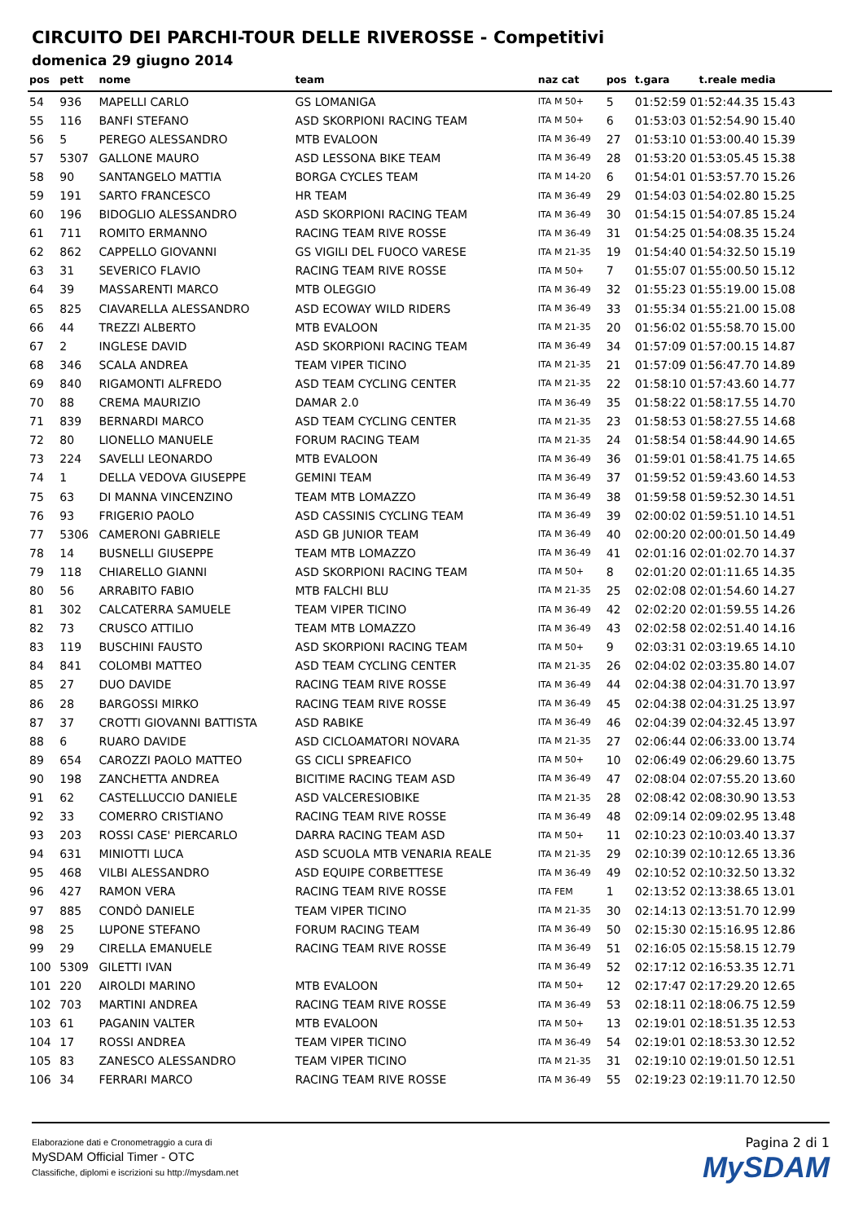CIRCUITO DEI PARCHI-TOUR DELLE RIVEROSSE - Competitivi
domenica 29 giugno 2014
| pos | pett | nome | team | naz cat | pos | t.gara | t.reale media |
| --- | --- | --- | --- | --- | --- | --- | --- |
| 54 | 936 | MAPELLI CARLO | GS LOMANIGA | ITA M 50+ | 5 | 01:52:59 01:52:44.35 15.43 | |
| 55 | 116 | BANFI STEFANO | ASD SKORPIONI RACING TEAM | ITA M 50+ | 6 | 01:53:03 01:52:54.90 15.40 | |
| 56 | 5 | PEREGO ALESSANDRO | MTB EVALOON | ITA M 36-49 | 27 | 01:53:10 01:53:00.40 15.39 | |
| 57 | 5307 | GALLONE MAURO | ASD LESSONA BIKE TEAM | ITA M 36-49 | 28 | 01:53:20 01:53:05.45 15.38 | |
| 58 | 90 | SANTANGELO MATTIA | BORGA CYCLES TEAM | ITA M 14-20 | 6 | 01:54:01 01:53:57.70 15.26 | |
| 59 | 191 | SARTO FRANCESCO | HR TEAM | ITA M 36-49 | 29 | 01:54:03 01:54:02.80 15.25 | |
| 60 | 196 | BIDOGLIO ALESSANDRO | ASD SKORPIONI RACING TEAM | ITA M 36-49 | 30 | 01:54:15 01:54:07.85 15.24 | |
| 61 | 711 | ROMITO ERMANNO | RACING TEAM RIVE ROSSE | ITA M 36-49 | 31 | 01:54:25 01:54:08.35 15.24 | |
| 62 | 862 | CAPPELLO GIOVANNI | GS VIGILI DEL FUOCO VARESE | ITA M 21-35 | 19 | 01:54:40 01:54:32.50 15.19 | |
| 63 | 31 | SEVERICO FLAVIO | RACING TEAM RIVE ROSSE | ITA M 50+ | 7 | 01:55:07 01:55:00.50 15.12 | |
| 64 | 39 | MASSARENTI MARCO | MTB OLEGGIO | ITA M 36-49 | 32 | 01:55:23 01:55:19.00 15.08 | |
| 65 | 825 | CIAVARELLA ALESSANDRO | ASD ECOWAY WILD RIDERS | ITA M 36-49 | 33 | 01:55:34 01:55:21.00 15.08 | |
| 66 | 44 | TREZZI ALBERTO | MTB EVALOON | ITA M 21-35 | 20 | 01:56:02 01:55:58.70 15.00 | |
| 67 | 2 | INGLESE DAVID | ASD SKORPIONI RACING TEAM | ITA M 36-49 | 34 | 01:57:09 01:57:00.15 14.87 | |
| 68 | 346 | SCALA ANDREA | TEAM VIPER TICINO | ITA M 21-35 | 21 | 01:57:09 01:56:47.70 14.89 | |
| 69 | 840 | RIGAMONTI ALFREDO | ASD TEAM CYCLING CENTER | ITA M 21-35 | 22 | 01:58:10 01:57:43.60 14.77 | |
| 70 | 88 | CREMA MAURIZIO | DAMAR 2.0 | ITA M 36-49 | 35 | 01:58:22 01:58:17.55 14.70 | |
| 71 | 839 | BERNARDI MARCO | ASD TEAM CYCLING CENTER | ITA M 21-35 | 23 | 01:58:53 01:58:27.55 14.68 | |
| 72 | 80 | LIONELLO MANUELE | FORUM RACING TEAM | ITA M 21-35 | 24 | 01:58:54 01:58:44.90 14.65 | |
| 73 | 224 | SAVELLI LEONARDO | MTB EVALOON | ITA M 36-49 | 36 | 01:59:01 01:58:41.75 14.65 | |
| 74 | 1 | DELLA VEDOVA GIUSEPPE | GEMINI TEAM | ITA M 36-49 | 37 | 01:59:52 01:59:43.60 14.53 | |
| 75 | 63 | DI MANNA VINCENZINO | TEAM MTB LOMAZZO | ITA M 36-49 | 38 | 01:59:58 01:59:52.30 14.51 | |
| 76 | 93 | FRIGERIO PAOLO | ASD CASSINIS CYCLING TEAM | ITA M 36-49 | 39 | 02:00:02 01:59:51.10 14.51 | |
| 77 | 5306 | CAMERONI GABRIELE | ASD GB JUNIOR TEAM | ITA M 36-49 | 40 | 02:00:20 02:00:01.50 14.49 | |
| 78 | 14 | BUSNELLI GIUSEPPE | TEAM MTB LOMAZZO | ITA M 36-49 | 41 | 02:01:16 02:01:02.70 14.37 | |
| 79 | 118 | CHIARELLO GIANNI | ASD SKORPIONI RACING TEAM | ITA M 50+ | 8 | 02:01:20 02:01:11.65 14.35 | |
| 80 | 56 | ARRABITO FABIO | MTB FALCHI BLU | ITA M 21-35 | 25 | 02:02:08 02:01:54.60 14.27 | |
| 81 | 302 | CALCATERRA SAMUELE | TEAM VIPER TICINO | ITA M 36-49 | 42 | 02:02:20 02:01:59.55 14.26 | |
| 82 | 73 | CRUSCO ATTILIO | TEAM MTB LOMAZZO | ITA M 36-49 | 43 | 02:02:58 02:02:51.40 14.16 | |
| 83 | 119 | BUSCHINI FAUSTO | ASD SKORPIONI RACING TEAM | ITA M 50+ | 9 | 02:03:31 02:03:19.65 14.10 | |
| 84 | 841 | COLOMBI MATTEO | ASD TEAM CYCLING CENTER | ITA M 21-35 | 26 | 02:04:02 02:03:35.80 14.07 | |
| 85 | 27 | DUO DAVIDE | RACING TEAM RIVE ROSSE | ITA M 36-49 | 44 | 02:04:38 02:04:31.70 13.97 | |
| 86 | 28 | BARGOSSI MIRKO | RACING TEAM RIVE ROSSE | ITA M 36-49 | 45 | 02:04:38 02:04:31.25 13.97 | |
| 87 | 37 | CROTTI GIOVANNI BATTISTA | ASD RABIKE | ITA M 36-49 | 46 | 02:04:39 02:04:32.45 13.97 | |
| 88 | 6 | RUARO DAVIDE | ASD CICLOAMATORI NOVARA | ITA M 21-35 | 27 | 02:06:44 02:06:33.00 13.74 | |
| 89 | 654 | CAROZZI PAOLO MATTEO | GS CICLI SPREAFICO | ITA M 50+ | 10 | 02:06:49 02:06:29.60 13.75 | |
| 90 | 198 | ZANCHETTA ANDREA | BICITIME RACING TEAM ASD | ITA M 36-49 | 47 | 02:08:04 02:07:55.20 13.60 | |
| 91 | 62 | CASTELLUCCIO DANIELE | ASD VALCERESIOBIKE | ITA M 21-35 | 28 | 02:08:42 02:08:30.90 13.53 | |
| 92 | 33 | COMERRO CRISTIANO | RACING TEAM RIVE ROSSE | ITA M 36-49 | 48 | 02:09:14 02:09:02.95 13.48 | |
| 93 | 203 | ROSSI CASE' PIERCARLO | DARRA RACING TEAM ASD | ITA M 50+ | 11 | 02:10:23 02:10:03.40 13.37 | |
| 94 | 631 | MINIOTTI LUCA | ASD SCUOLA MTB VENARIA REALE | ITA M 21-35 | 29 | 02:10:39 02:10:12.65 13.36 | |
| 95 | 468 | VILBI ALESSANDRO | ASD EQUIPE CORBETTESE | ITA M 36-49 | 49 | 02:10:52 02:10:32.50 13.32 | |
| 96 | 427 | RAMON VERA | RACING TEAM RIVE ROSSE | ITA FEM | 1 | 02:13:52 02:13:38.65 13.01 | |
| 97 | 885 | CONDÒ DANIELE | TEAM VIPER TICINO | ITA M 21-35 | 30 | 02:14:13 02:13:51.70 12.99 | |
| 98 | 25 | LUPONE STEFANO | FORUM RACING TEAM | ITA M 36-49 | 50 | 02:15:30 02:15:16.95 12.86 | |
| 99 | 29 | CIRELLA EMANUELE | RACING TEAM RIVE ROSSE | ITA M 36-49 | 51 | 02:16:05 02:15:58.15 12.79 | |
| 100 | 5309 | GILETTI IVAN | | ITA M 36-49 | 52 | 02:17:12 02:16:53.35 12.71 | |
| 101 | 220 | AIROLDI MARINO | MTB EVALOON | ITA M 50+ | 12 | 02:17:47 02:17:29.20 12.65 | |
| 102 | 703 | MARTINI ANDREA | RACING TEAM RIVE ROSSE | ITA M 36-49 | 53 | 02:18:11 02:18:06.75 12.59 | |
| 103 | 61 | PAGANIN VALTER | MTB EVALOON | ITA M 50+ | 13 | 02:19:01 02:18:51.35 12.53 | |
| 104 | 17 | ROSSI ANDREA | TEAM VIPER TICINO | ITA M 36-49 | 54 | 02:19:01 02:18:53.30 12.52 | |
| 105 | 83 | ZANESCO ALESSANDRO | TEAM VIPER TICINO | ITA M 21-35 | 31 | 02:19:10 02:19:01.50 12.51 | |
| 106 | 34 | FERRARI MARCO | RACING TEAM RIVE ROSSE | ITA M 36-49 | 55 | 02:19:23 02:19:11.70 12.50 | |
Elaborazione dati e Cronometraggio a cura di
MySDAM Official Timer - OTC
Classifiche, diplomi e iscrizioni su http://mysdam.net
Pagina 2 di 1
MySDAM